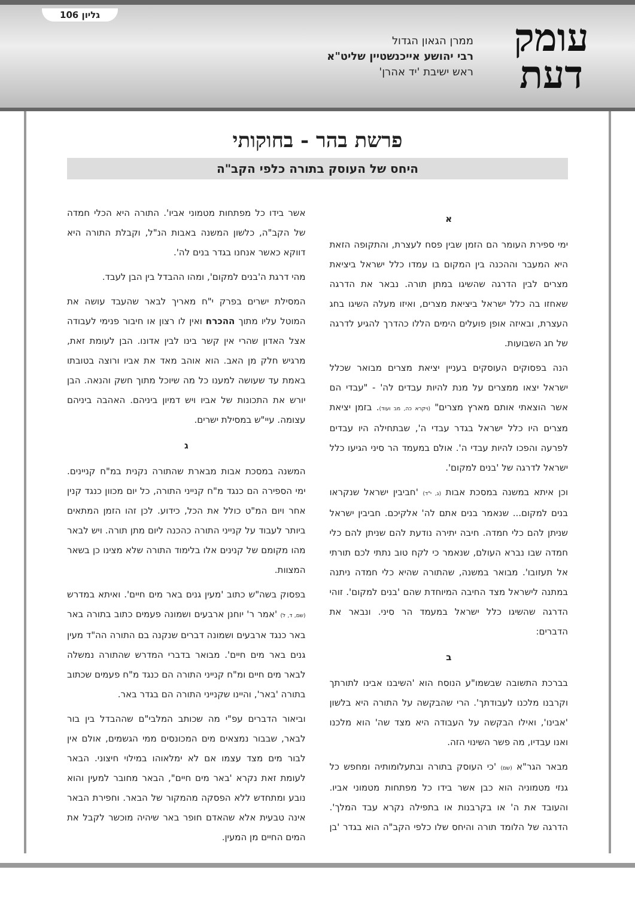עומק
דעת
ממרן הגאון הגדול
רבי יהושע אייכנשטיין שליט"א
ראש ישיבת 'יד אהרן'
גליון 106
פרשת בהר - בחוקותי
היחס של העוסק בתורה כלפי הקב"ה
א
ימי ספירת העומר הם הזמן שבין פסח לעצרת, והתקופה הזאת היא המעבר וההכנה בין המקום בו עמדו כלל ישראל ביציאת מצרים לבין הדרגה שהשיגו במתן תורה. נבאר את הדרגה שאחזו בה כלל ישראל ביציאת מצרים, ואיזו מעלה השיגו בחג העצרת, ובאיזה אופן פועלים הימים הללו כהדרך להגיע לדרגה של חג השבועות.
הנה בפסוקים העוסקים בעניין יציאת מצרים מבואר שכלל ישראל יצאו ממצרים על מנת להיות עבדים לה' - "עבדי הם אשר הוצאתי אותם מארץ מצרים" (ויקרא כה, מב ועוד). בזמן יציאת מצרים היו כלל ישראל בגדר עבדי ה', שבתחילה היו עבדים לפרעה והפכו להיות עבדי ה'. אולם במעמד הר סיני הגיעו כלל ישראל לדרגה של 'בנים למקום'.
וכן איתא במשנה במסכת אבות (ג, י"ד) 'חביבין ישראל שנקראו בנים למקום... שנאמר בנים אתם לה' אלקיכם. חביבין ישראל שניתן להם כלי חמדה. חיבה יתירה נודעת להם שניתן להם כלי חמדה שבו נברא העולם, שנאמר כי לקח טוב נתתי לכם תורתי אל תעזובו'. מבואר במשנה, שהתורה שהיא כלי חמדה ניתנה במתנה לישראל מצד החיבה המיוחדת שהם 'בנים למקום'. זוהי הדרגה שהשיגו כלל ישראל במעמד הר סיני. ונבאר את הדברים:
ב
בברכת התשובה שבשמו"ע הנוסח הוא 'השיבנו אבינו לתורתך וקרבנו מלכנו לעבודתך'. הרי שהבקשה על התורה היא בלשון 'אבינו', ואילו הבקשה על העבודה היא מצד שה' הוא מלכנו ואנו עבדיו, מה פשר השינוי הזה.
מבאר הגר"א (שם) 'כי העוסק בתורה ובתעלומותיה ומחפש כל גנזי מטמוניה הוא כבן אשר בידו כל מפתחות מטמוני אביו. והעובד את ה' או בקרבנות או בתפילה נקרא עבד המלך'. הדרגה של הלומד תורה והיחס שלו כלפי הקב"ה הוא בגדר 'בן אשר בידו כל מפתחות מטמוני אביו'. התורה היא הכלי חמדה של הקב"ה, כלשון המשנה באבות הנ"ל, וקבלת התורה היא דווקא כאשר אנחנו בגדר בנים לה'.
מהי דרגת ה'בנים למקום', ומהו ההבדל בין הבן לעבד.
המסילת ישרים בפרק י"ח מאריך לבאר שהעבד עושה את המוטל עליו מתוך ההכרח ואין לו רצון או חיבור פנימי לעבודה אצל האדון שהרי אין קשר בינו לבין אדונו. הבן לעומת זאת, מרגיש חלק מן האב. הוא אוהב מאד את אביו ורוצה בטובתו באמת עד שעושה למענו כל מה שיוכל מתוך חשק והנאה. הבן יורש את התכונות של אביו ויש דמיון ביניהם. האהבה ביניהם עצומה. עיי"ש במסילת ישרים.
ג
המשנה במסכת אבות מבארת שהתורה נקנית במ"ח קניינים. ימי הספירה הם כנגד מ"ח קנייני התורה, כל יום מכוון כנגד קנין אחר ויום המ"ט כולל את הכל, כידוע. לכן זהו הזמן המתאים ביותר לעבוד על קנייני התורה כהכנה ליום מתן תורה. ויש לבאר מהו מקומם של קנינים אלו בלימוד התורה שלא מצינו כן בשאר המצוות.
בפסוק בשה"ש כתוב 'מעין גנים באר מים חיים'. ואיתא במדרש (שם, ד, ל) 'אמר ר' יוחנן ארבעים ושמונה פעמים כתוב בתורה באר באר כנגד ארבעים ושמונה דברים שנקנה בם התורה הה"ד מעין גנים באר מים חיים'. מבואר בדברי המדרש שהתורה נמשלה לבאר מים חיים ומ"ח קנייני התורה הם כנגד מ"ח פעמים שכתוב בתורה 'באר', והיינו שקנייני התורה הם בגדר באר.
וביאור הדברים עפ"י מה שכותב המלבי"ם שההבדל בין בור לבאר, שבבור נמצאים מים המכונסים ממי הגשמים, אולם אין לבור מים מצד עצמו אם לא ימלאוהו במילוי חיצוני. הבאר לעומת זאת נקרא 'באר מים חיים", הבאר מחובר למעין והוא נובע ומתחדש ללא הפסקה מהמקור של הבאר. וחפירת הבאר אינה טבעית אלא שהאדם חופר באר שיהיה מוכשר לקבל את המים החיים מן המעין.